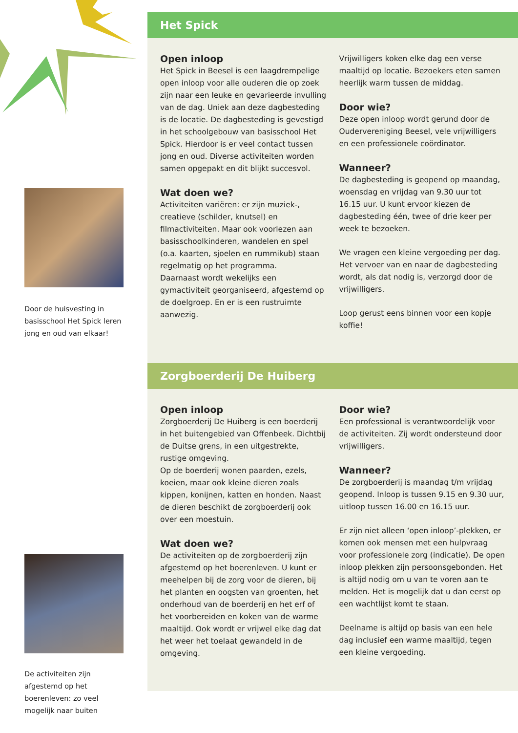Door de huisvesting in basisschool Het Spick leren jong en oud van elkaar!
De activiteiten zijn afgestemd op het boerenleven: zo veel mogelijk naar buiten
Het Spick
Open inloop
Het Spick in Beesel is een laagdrempelige open inloop voor alle ouderen die op zoek zijn naar een leuke en gevarieerde invulling van de dag. Uniek aan deze dagbesteding is de locatie. De dagbesteding is gevestigd in het schoolgebouw van basisschool Het Spick. Hierdoor is er veel contact tussen jong en oud. Diverse activiteiten worden samen opgepakt en dit blijkt succesvol.
Wat doen we?
Activiteiten variëren: er zijn muziek-, creatieve (schilder, knutsel) en filmactiviteiten. Maar ook voorlezen aan basisschoolkinderen, wandelen en spel (o.a. kaarten, sjoelen en rummikub) staan regelmatig op het programma.
Daarnaast wordt wekelijks een gymactiviteit georganiseerd, afgestemd op de doelgroep. En er is een rustruimte aanwezig.
Vrijwilligers koken elke dag een verse maaltijd op locatie. Bezoekers eten samen heerlijk warm tussen de middag.
Door wie?
Deze open inloop wordt gerund door de Oudervereniging Beesel, vele vrijwilligers en een professionele coördinator.
Wanneer?
De dagbesteding is geopend op maandag, woensdag en vrijdag van 9.30 uur tot 16.15 uur. U kunt ervoor kiezen de dagbesteding één, twee of drie keer per week te bezoeken.
We vragen een kleine vergoeding per dag. Het vervoer van en naar de dagbesteding wordt, als dat nodig is, verzorgd door de vrijwilligers.
Loop gerust eens binnen voor een kopje koffie!
Zorgboerderij De Huiberg
Open inloop
Zorgboerderij De Huiberg is een boerderij in het buitengebied van Offenbeek. Dichtbij de Duitse grens, in een uitgestrekte, rustige omgeving.
Op de boerderij wonen paarden, ezels, koeien, maar ook kleine dieren zoals kippen, konijnen, katten en honden. Naast de dieren beschikt de zorgboerderij ook over een moestuin.
Wat doen we?
De activiteiten op de zorgboerderij zijn afgestemd op het boerenleven. U kunt er meehelpen bij de zorg voor de dieren, bij het planten en oogsten van groenten, het onderhoud van de boerderij en het erf of het voorbereiden en koken van de warme maaltijd. Ook wordt er vrijwel elke dag dat het weer het toelaat gewandeld in de omgeving.
Door wie?
Een professional is verantwoordelijk voor de activiteiten. Zij wordt ondersteund door vrijwilligers.
Wanneer?
De zorgboerderij is maandag t/m vrijdag geopend. Inloop is tussen 9.15 en 9.30 uur, uitloop tussen 16.00 en 16.15 uur.
Er zijn niet alleen ‘open inloop’-plekken, er komen ook mensen met een hulpvraag voor professionele zorg (indicatie). De open inloop plekken zijn persoonsgebonden. Het is altijd nodig om u van te voren aan te melden. Het is mogelijk dat u dan eerst op een wachtlijst komt te staan.
Deelname is altijd op basis van een hele dag inclusief een warme maaltijd, tegen een kleine vergoeding.